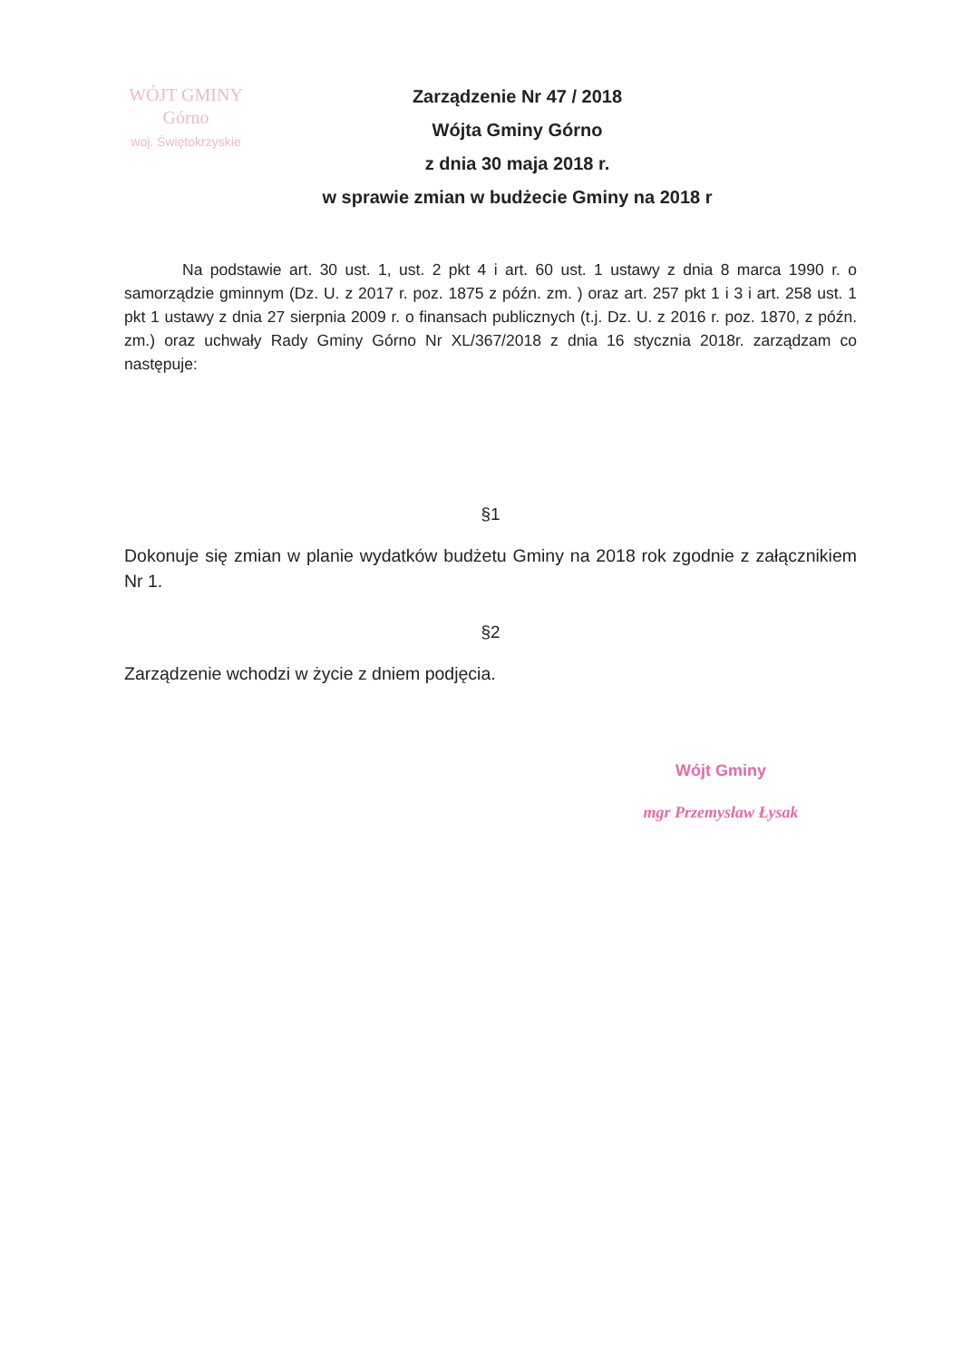WÓJT GMINY
Górno
woj. Świętokrzyskie
Zarządzenie Nr 47 / 2018
Wójta Gminy Górno
z dnia 30 maja 2018 r.
w sprawie zmian w budżecie Gminy na 2018 r
Na podstawie art. 30 ust. 1, ust. 2 pkt 4 i art. 60 ust. 1 ustawy z dnia 8 marca 1990 r. o samorządzie gminnym (Dz. U. z 2017 r. poz. 1875 z późn. zm. ) oraz art. 257 pkt 1 i 3 i art. 258 ust. 1 pkt 1 ustawy z dnia 27 sierpnia 2009 r. o finansach publicznych (t.j. Dz. U. z 2016 r. poz. 1870, z późn. zm.) oraz uchwały Rady Gminy Górno Nr XL/367/2018 z dnia 16 stycznia 2018r. zarządzam co następuje:
§1
Dokonuje się zmian w planie wydatków budżetu Gminy na 2018 rok zgodnie z załącznikiem Nr 1.
§2
Zarządzenie wchodzi w życie z dniem podjęcia.
Wójt Gminy
mgr Przemysław Łysak